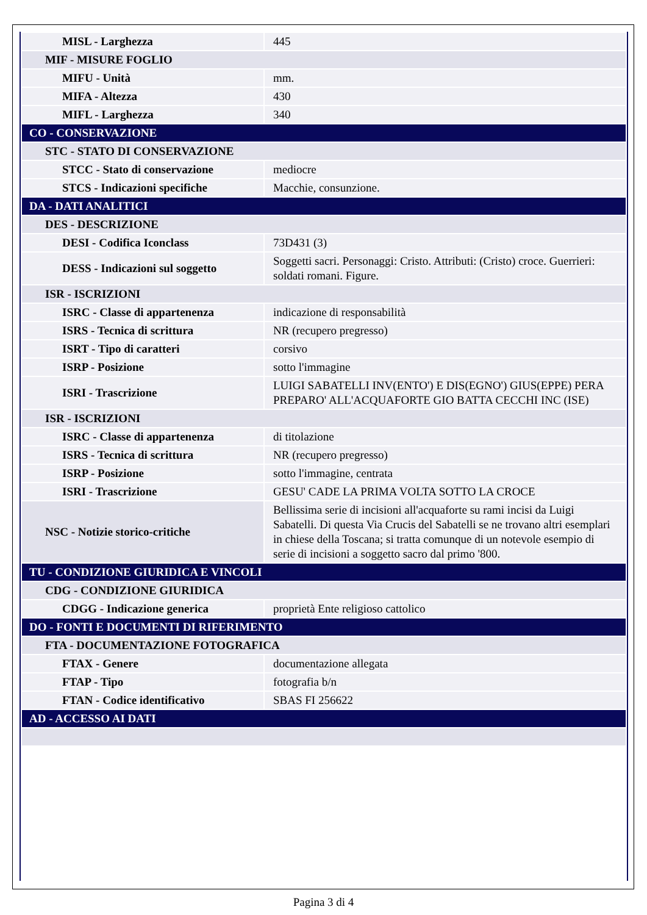| MISL - Larghezza | 445 |
| MIF - MISURE FOGLIO | |
| MIFU - Unità | mm. |
| MIFA - Altezza | 430 |
| MIFL - Larghezza | 340 |
| CO - CONSERVAZIONE | |
| STC - STATO DI CONSERVAZIONE | |
| STCC - Stato di conservazione | mediocre |
| STCS - Indicazioni specifiche | Macchie, consunzione. |
| DA - DATI ANALITICI | |
| DES - DESCRIZIONE | |
| DESI - Codifica Iconclass | 73D431 (3) |
| DESS - Indicazioni sul soggetto | Soggetti sacri. Personaggi: Cristo. Attributi: (Cristo) croce. Guerrieri: soldati romani. Figure. |
| ISR - ISCRIZIONI | |
| ISRC - Classe di appartenenza | indicazione di responsabilità |
| ISRS - Tecnica di scrittura | NR (recupero pregresso) |
| ISRT - Tipo di caratteri | corsivo |
| ISRP - Posizione | sotto l'immagine |
| ISRI - Trascrizione | LUIGI SABATELLI INV(ENTO') E DIS(EGNO') GIUS(EPPE) PERA PREPARO' ALL'ACQUAFORTE GIO BATTA CECCHI INC (ISE) |
| ISR - ISCRIZIONI | |
| ISRC - Classe di appartenenza | di titolazione |
| ISRS - Tecnica di scrittura | NR (recupero pregresso) |
| ISRP - Posizione | sotto l'immagine, centrata |
| ISRI - Trascrizione | GESU' CADE LA PRIMA VOLTA SOTTO LA CROCE |
| NSC - Notizie storico-critiche | Bellissima serie di incisioni all'acquaforte su rami incisi da Luigi Sabatelli. Di questa Via Crucis del Sabatelli se ne trovano altri esemplari in chiese della Toscana; si tratta comunque di un notevole esempio di serie di incisioni a soggetto sacro dal primo '800. |
| TU - CONDIZIONE GIURIDICA E VINCOLI | |
| CDG - CONDIZIONE GIURIDICA | |
| CDGG - Indicazione generica | proprietà Ente religioso cattolico |
| DO - FONTI E DOCUMENTI DI RIFERIMENTO | |
| FTA - DOCUMENTAZIONE FOTOGRAFICA | |
| FTAX - Genere | documentazione allegata |
| FTAP - Tipo | fotografia b/n |
| FTAN - Codice identificativo | SBAS FI 256622 |
| AD - ACCESSO AI DATI | |
Pagina 3 di 4